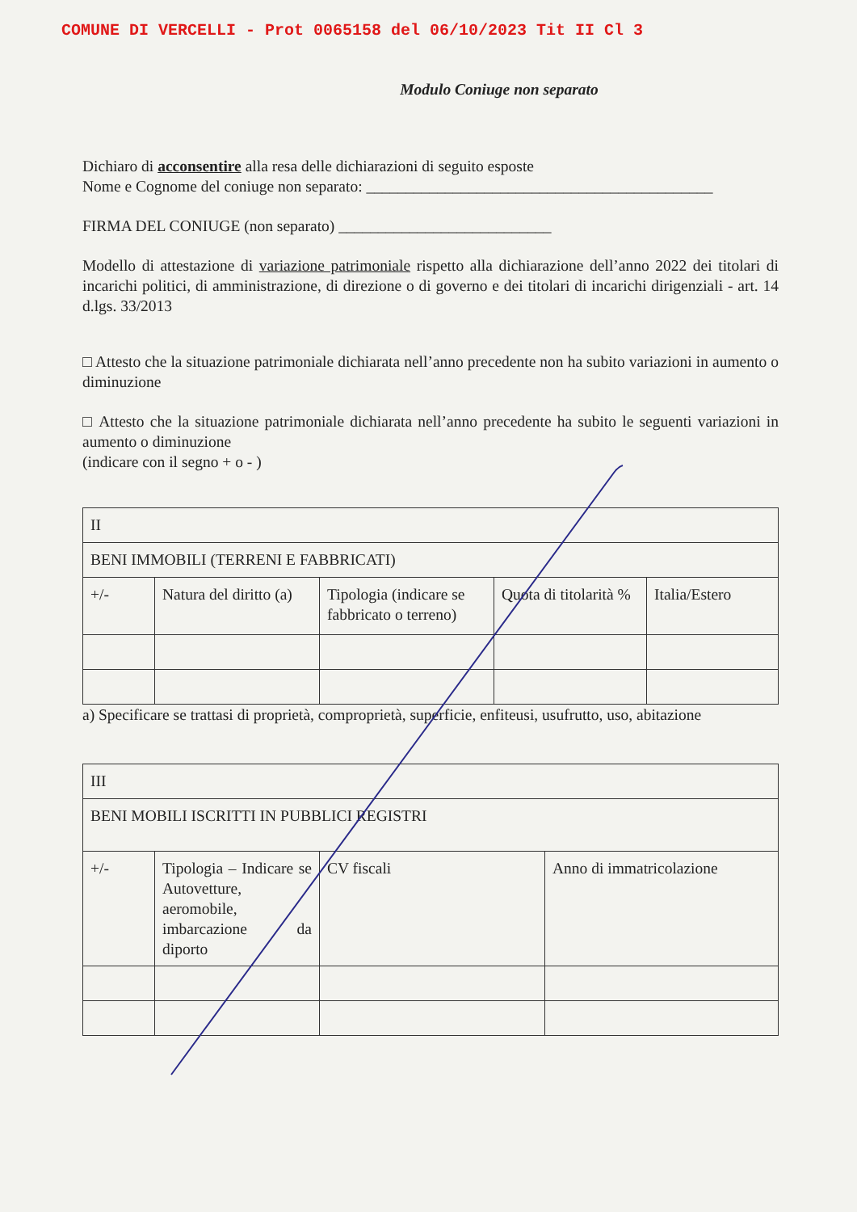COMUNE DI VERCELLI - Prot 0065158 del 06/10/2023 Tit II Cl 3
Modulo Coniuge non separato
Dichiaro di acconsentire alla resa delle dichiarazioni di seguito esposte
Nome e Cognome del coniuge non separato: ____________________________________________
FIRMA DEL CONIUGE (non separato) ___________________________
Modello di attestazione di variazione patrimoniale rispetto alla dichiarazione dell’anno 2022 dei titolari di incarichi politici, di amministrazione, di direzione o di governo e dei titolari di incarichi dirigenziali - art. 14 d.lgs. 33/2013
□ Attesto che la situazione patrimoniale dichiarata nell’anno precedente non ha subito variazioni in aumento o diminuzione
□ Attesto che la situazione patrimoniale dichiarata nell’anno precedente ha subito le seguenti variazioni in aumento o diminuzione
(indicare con il segno + o - )
| II | | | | |
| BENI IMMOBILI (TERRENI E FABBRICATI) | | | | |
| +/- | Natura del diritto (a) | Tipologia (indicare se fabbricato o terreno) | Quota di titolarità % | Italia/Estero |
a) Specificare se trattasi di proprietà, comproprietà, superficie, enfiteusi, usufrutto, uso, abitazione
| III | | | |
| BENI MOBILI ISCRITTI IN PUBBLICI REGISTRI | | | |
| +/- | Tipologia – Indicare se Autovetture, aeromobile, imbarcazione da diporto | CV fiscali | Anno di immatricolazione |